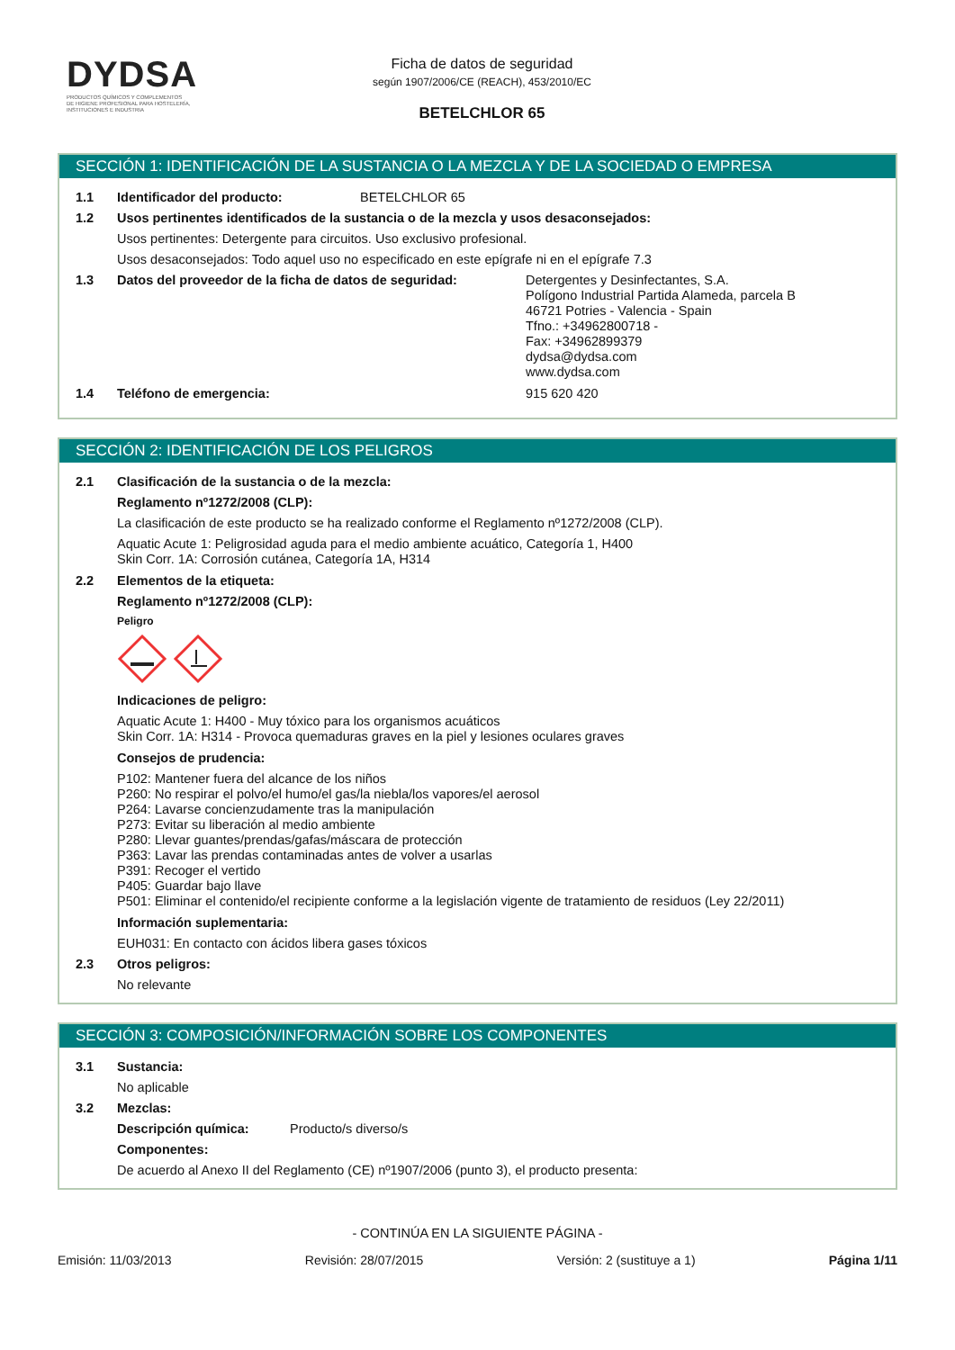DYDSA
PRODUCTOS QUÍMICOS Y COMPLEMENTOS
DE HIGIENE PROFESIONAL PARA HOSTELERÍA,
INSTITUCIONES E INDUSTRIA
Ficha de datos de seguridad
según 1907/2006/CE (REACH), 453/2010/EC
BETELCHLOR 65
SECCIÓN 1: IDENTIFICACIÓN DE LA SUSTANCIA O LA MEZCLA Y DE LA SOCIEDAD O EMPRESA
1.1 Identificador del producto: BETELCHLOR 65
1.2 Usos pertinentes identificados de la sustancia o de la mezcla y usos desaconsejados:
Usos pertinentes: Detergente para circuitos. Uso exclusivo profesional.
Usos desaconsejados: Todo aquel uso no especificado en este epígrafe ni en el epígrafe 7.3
1.3 Datos del proveedor de la ficha de datos de seguridad: Detergentes y Desinfectantes, S.A.
Polígono Industrial Partida Alameda, parcela B
46721 Potries - Valencia - Spain
Tfno.: +34962800718 -
Fax: +34962899379
dydsa@dydsa.com
www.dydsa.com
1.4 Teléfono de emergencia: 915 620 420
SECCIÓN 2: IDENTIFICACIÓN DE LOS PELIGROS
2.1 Clasificación de la sustancia o de la mezcla:
Reglamento nº1272/2008 (CLP):
La clasificación de este producto se ha realizado conforme el Reglamento nº1272/2008 (CLP).
Aquatic Acute 1: Peligrosidad aguda para el medio ambiente acuático, Categoría 1, H400
Skin Corr. 1A: Corrosión cutánea, Categoría 1A, H314
2.2 Elementos de la etiqueta:
Reglamento nº1272/2008 (CLP):
Peligro
Indicaciones de peligro:
Aquatic Acute 1: H400 - Muy tóxico para los organismos acuáticos
Skin Corr. 1A: H314 - Provoca quemaduras graves en la piel y lesiones oculares graves
Consejos de prudencia:
P102: Mantener fuera del alcance de los niños
P260: No respirar el polvo/el humo/el gas/la niebla/los vapores/el aerosol
P264: Lavarse concienzudamente tras la manipulación
P273: Evitar su liberación al medio ambiente
P280: Llevar guantes/prendas/gafas/máscara de protección
P363: Lavar las prendas contaminadas antes de volver a usarlas
P391: Recoger el vertido
P405: Guardar bajo llave
P501: Eliminar el contenido/el recipiente conforme a la legislación vigente de tratamiento de residuos (Ley 22/2011)
Información suplementaria:
EUH031: En contacto con ácidos libera gases tóxicos
2.3 Otros peligros:
No relevante
SECCIÓN 3: COMPOSICIÓN/INFORMACIÓN SOBRE LOS COMPONENTES
3.1 Sustancia:
No aplicable
3.2 Mezclas:
Descripción química: Producto/s diverso/s
Componentes:
De acuerdo al Anexo II del Reglamento (CE) nº1907/2006 (punto 3), el producto presenta:
- CONTINÚA EN LA SIGUIENTE PÁGINA -
Emisión: 11/03/2013 Revisión: 28/07/2015 Versión: 2 (sustituye a 1) Página 1/11